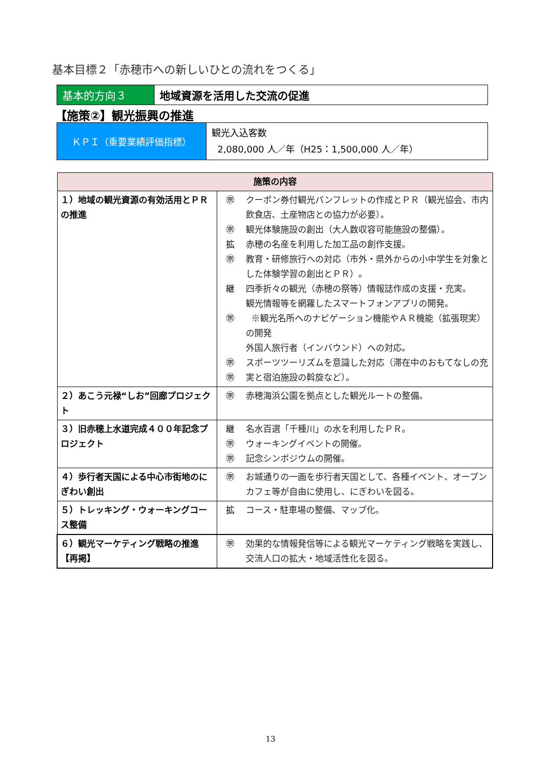基本目標２「赤穂市への新しいひとの流れをつくる」
| 基本的方向３ | 地域資源を活用した交流の促進 |
【施策②】観光振興の推進
| ＫＰＩ（重要業績評価指標） | 観光入込客数 2,080,000 人／年（H25：1,500,000 人／年） |
| 施策の内容 | | |
| --- | --- | --- |
| １）地域の観光資源の有効活用とＰＲの推進 | ㊪ ㊪ 拡 ㊪ 継 ㊪ ㊪ ㊪ | クーポン券付観光パンフレットの作成とＰＲ（観光協会、市内飲食店、土産物店との協力が必要）。 観光体験施設の創出（大人数収容可能施設の整備）。 赤穂の名産を利用した加工品の創作支援。 教育・研修旅行への対応（市外・県外からの小中学生を対象とした体験学習の創出とＰＲ）。 四季折々の観光（赤穂の祭等）情報誌作成の支援・充実。 観光情報等を網羅したスマートフォンアプリの開発。 ※観光名所へのナビゲーション機能やＡＲ機能（拡張現実）の開発 外国人旅行者（インバウンド）への対応。 スポーツツーリズムを意識した対応（滞在中のおもてなしの充実と宿泊施設の斡旋など）。 |
| ２）あこう元禄“しお”回廊プロジェクト | ㊪ | 赤穂海浜公園を拠点とした観光ルートの整備。 |
| ３）旧赤穂上水道完成４００年記念プロジェクト | 継 ㊪ ㊪ | 名水百選「千種川」の水を利用したＰＲ。 ウォーキングイベントの開催。 記念シンポジウムの開催。 |
| ４）歩行者天国による中心市街地のにぎわい創出 | ㊪ | お城通りの一画を歩行者天国として、各種イベント、オープンカフェ等が自由に使用し、にぎわいを図る。 |
| ５）トレッキング・ウォーキングコース整備 | 拡 | コース・駐車場の整備、マップ化。 |
| ６）観光マーケティング戦略の推進【再掲】 | ㊪ | 効果的な情報発信等による観光マーケティング戦略を実践し、交流人口の拡大・地域活性化を図る。 |
13